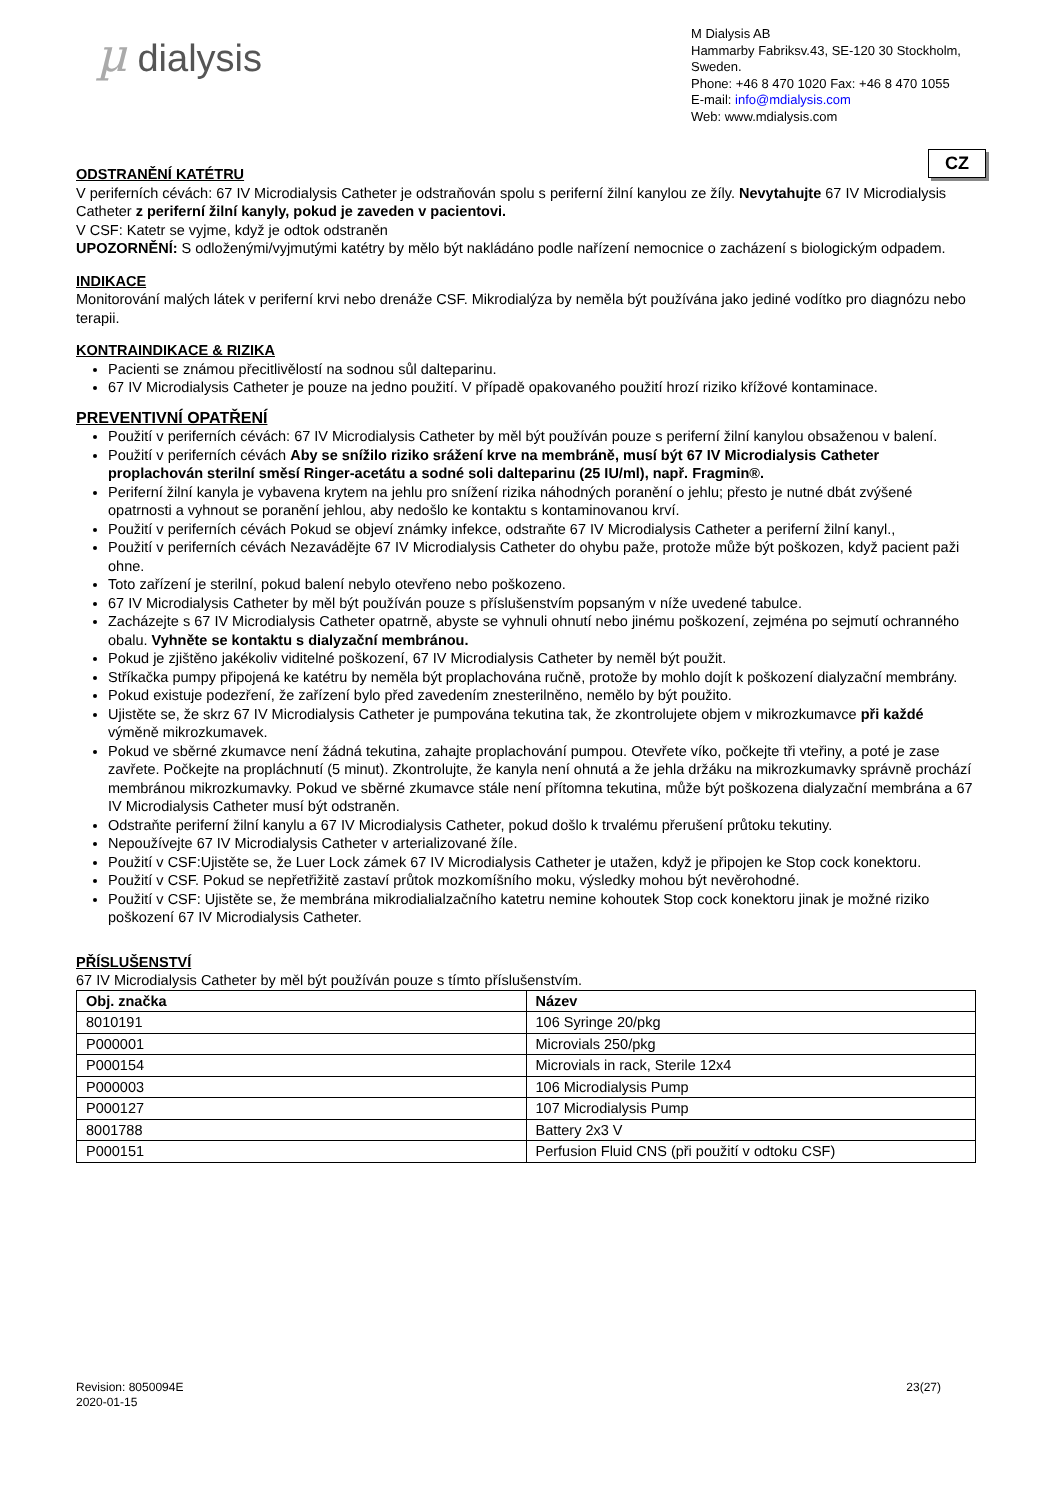µ dialysis
M Dialysis AB
Hammarby Fabriksv.43, SE-120 30 Stockholm, Sweden.
Phone: +46 8 470 1020 Fax: +46 8 470 1055
E-mail: info@mdialysis.com
Web: www.mdialysis.com
CZ
ODSTRANĚNÍ KATÉTRU
V periferních cévách: 67 IV Microdialysis Catheter je odstraňován spolu s periferní žilní kanylou ze žíly. Nevytahujte 67 IV Microdialysis Catheter z periferní žilní kanyly, pokud je zaveden v pacientovi.
V CSF: Katetr se vyjme, když je odtok odstraněn
UPOZORNĚNÍ: S odloženými/vyjmutými katétry by mělo být nakládáno podle nařízení nemocnice o zacházení s biologickým odpadem.
INDIKACE
Monitorování malých látek v periferní krvi nebo drenáže CSF. Mikrodialýza by neměla být používána jako jediné vodítko pro diagnózu nebo terapii.
KONTRAINDIKACE & RIZIKA
Pacienti se známou přecitlivělostí na sodnou sůl dalteparinu.
67 IV Microdialysis Catheter je pouze na jedno použití. V případě opakovaného použití hrozí riziko křížové kontaminace.
PREVENTIVNÍ OPATŘENÍ
Použití v periferních cévách: 67 IV Microdialysis Catheter by měl být používán pouze s periferní žilní kanylou obsaženou v balení.
Použití v periferních cévách Aby se snížilo riziko srážení krve na membráně, musí být 67 IV Microdialysis Catheter proplachován sterilní směsí Ringer-acetátu a sodné soli dalteparinu (25 IU/ml), např. Fragmin®.
Periferní žilní kanyla je vybavena krytem na jehlu pro snížení rizika náhodných poranění o jehlu; přesto je nutné dbát zvýšené opatrnosti a vyhnout se poranění jehlou, aby nedošlo ke kontaktu s kontaminovanou krví.
Použití v periferních cévách Pokud se objeví známky infekce, odstraňte 67 IV Microdialysis Catheter a periferní žilní kanyl.,
Použití v periferních cévách Nezavádějte 67 IV Microdialysis Catheter do ohybu paže, protože může být poškozen, když pacient paži ohne.
Toto zařízení je sterilní, pokud balení nebylo otevřeno nebo poškozeno.
67 IV Microdialysis Catheter by měl být používán pouze s příslušenstvím popsaným v níže uvedené tabulce.
Zacházejte s 67 IV Microdialysis Catheter opatrně, abyste se vyhnuli ohnutí nebo jinému poškození, zejména po sejmutí ochranného obalu. Vyhněte se kontaktu s dialyzační membránou.
Pokud je zjištěno jakékoliv viditelné poškození, 67 IV Microdialysis Catheter by neměl být použit.
Stříkačka pumpy připojená ke katétru by neměla být proplachována ručně, protože by mohlo dojít k poškození dialyzační membrány.
Pokud existuje podezření, že zařízení bylo před zavedením znesterilněno, nemělo by být použito.
Ujistěte se, že skrz 67 IV Microdialysis Catheter je pumpována tekutina tak, že zkontrolujete objem v mikrozkumavce při každé výměně mikrozkumavek.
Pokud ve sběrné zkumavce není žádná tekutina, zahajte proplachování pumpou. Otevřete víko, počkejte tři vteřiny, a poté je zase zavřete. Počkejte na propláchnutí (5 minut). Zkontrolujte, že kanyla není ohnutá a že jehla držáku na mikrozkumavky správně prochází membránou mikrozkumavky. Pokud ve sběrné zkumavce stále není přítomna tekutina, může být poškozena dialyzační membrána a 67 IV Microdialysis Catheter musí být odstraněn.
Odstraňte periferní žilní kanylu a 67 IV Microdialysis Catheter, pokud došlo k trvalému přerušení průtoku tekutiny.
Nepoužívejte 67 IV Microdialysis Catheter v arterializované žíle.
Použití v CSF:Ujistěte se, že Luer Lock zámek 67 IV Microdialysis Catheter je utažen, když je připojen ke Stop cock konektoru.
Použití v CSF. Pokud se nepřetřižitě zastaví průtok mozkomíšního moku, výsledky mohou být nevěrohodné.
Použití v CSF: Ujistěte se, že membrána mikrodialialzačního katetru nemine kohoutek Stop cock konektoru jinak je možné riziko poškození 67 IV Microdialysis Catheter.
PŘÍSLUŠENSTVÍ
67 IV Microdialysis Catheter by měl být používán pouze s tímto příslušenstvím.
| Obj. značka | Název |
| --- | --- |
| 8010191 | 106 Syringe 20/pkg |
| P000001 | Microvials 250/pkg |
| P000154 | Microvials in rack, Sterile 12x4 |
| P000003 | 106 Microdialysis Pump |
| P000127 | 107 Microdialysis Pump |
| 8001788 | Battery 2x3 V |
| P000151 | Perfusion Fluid CNS (při použití v odtoku CSF) |
Revision: 8050094E
2020-01-15
23(27)